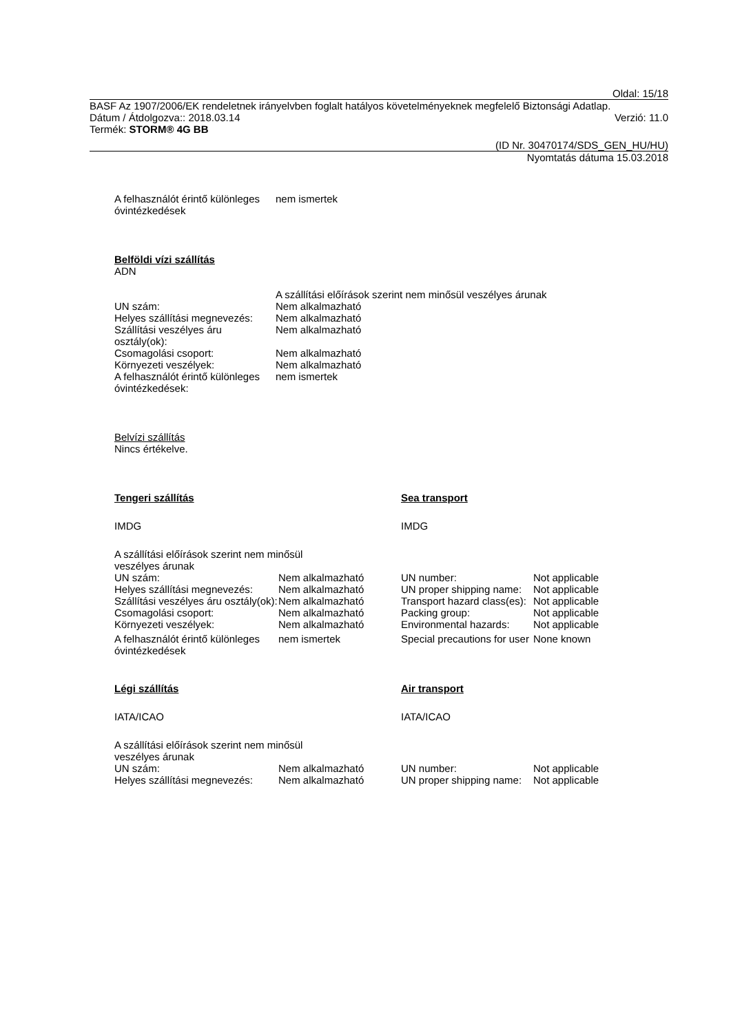Oldal: 15/18
BASF Az 1907/2006/EK rendeletnek irányelvben foglalt hatályos követelményeknek megfelelő Biztonsági Adatlap.
Dátum / Átdolgozva:: 2018.03.14 Verzió: 11.0
Termék: STORM® 4G BB
(ID Nr. 30470174/SDS_GEN_HU/HU)
Nyomtatás dátuma 15.03.2018
| A felhasználót érintő különleges óvintézkedések | nem ismertek |
Belföldi vízi szállítás
ADN
| | A szállítási előírások szerint nem minősül veszélyes árunak |
| UN szám: | Nem alkalmazható |
| Helyes szállítási megnevezés: | Nem alkalmazható |
| Szállítási veszélyes áru osztály(ok): | Nem alkalmazható |
| Csomagolási csoport: | Nem alkalmazható |
| Környezeti veszélyek: | Nem alkalmazható |
| A felhasználót érintő különleges óvintézkedések: | nem ismertek |
Belvízi szállítás
Nincs értékelve.
| Tengeri szállítás | | Sea transport | |
| IMDG | | IMDG | |
| A szállítási előírások szerint nem minősül veszélyes árunak | | | |
| UN szám: | Nem alkalmazható | UN number: | Not applicable |
| Helyes szállítási megnevezés: | Nem alkalmazható | UN proper shipping name: | Not applicable |
| Szállítási veszélyes áru osztály(ok): | Nem alkalmazható | Transport hazard class(es): | Not applicable |
| Csomagolási csoport: | Nem alkalmazható | Packing group: | Not applicable |
| Környezeti veszélyek: | Nem alkalmazható | Environmental hazards: | Not applicable |
| A felhasználót érintő különleges óvintézkedések | nem ismertek | Special precautions for user | None known |
| Légi szállítás | | Air transport | |
| IATA/ICAO | | IATA/ICAO | |
| A szállítási előírások szerint nem minősül veszélyes árunak | | | |
| UN szám: | Nem alkalmazható | UN number: | Not applicable |
| Helyes szállítási megnevezés: | Nem alkalmazható | UN proper shipping name: | Not applicable |